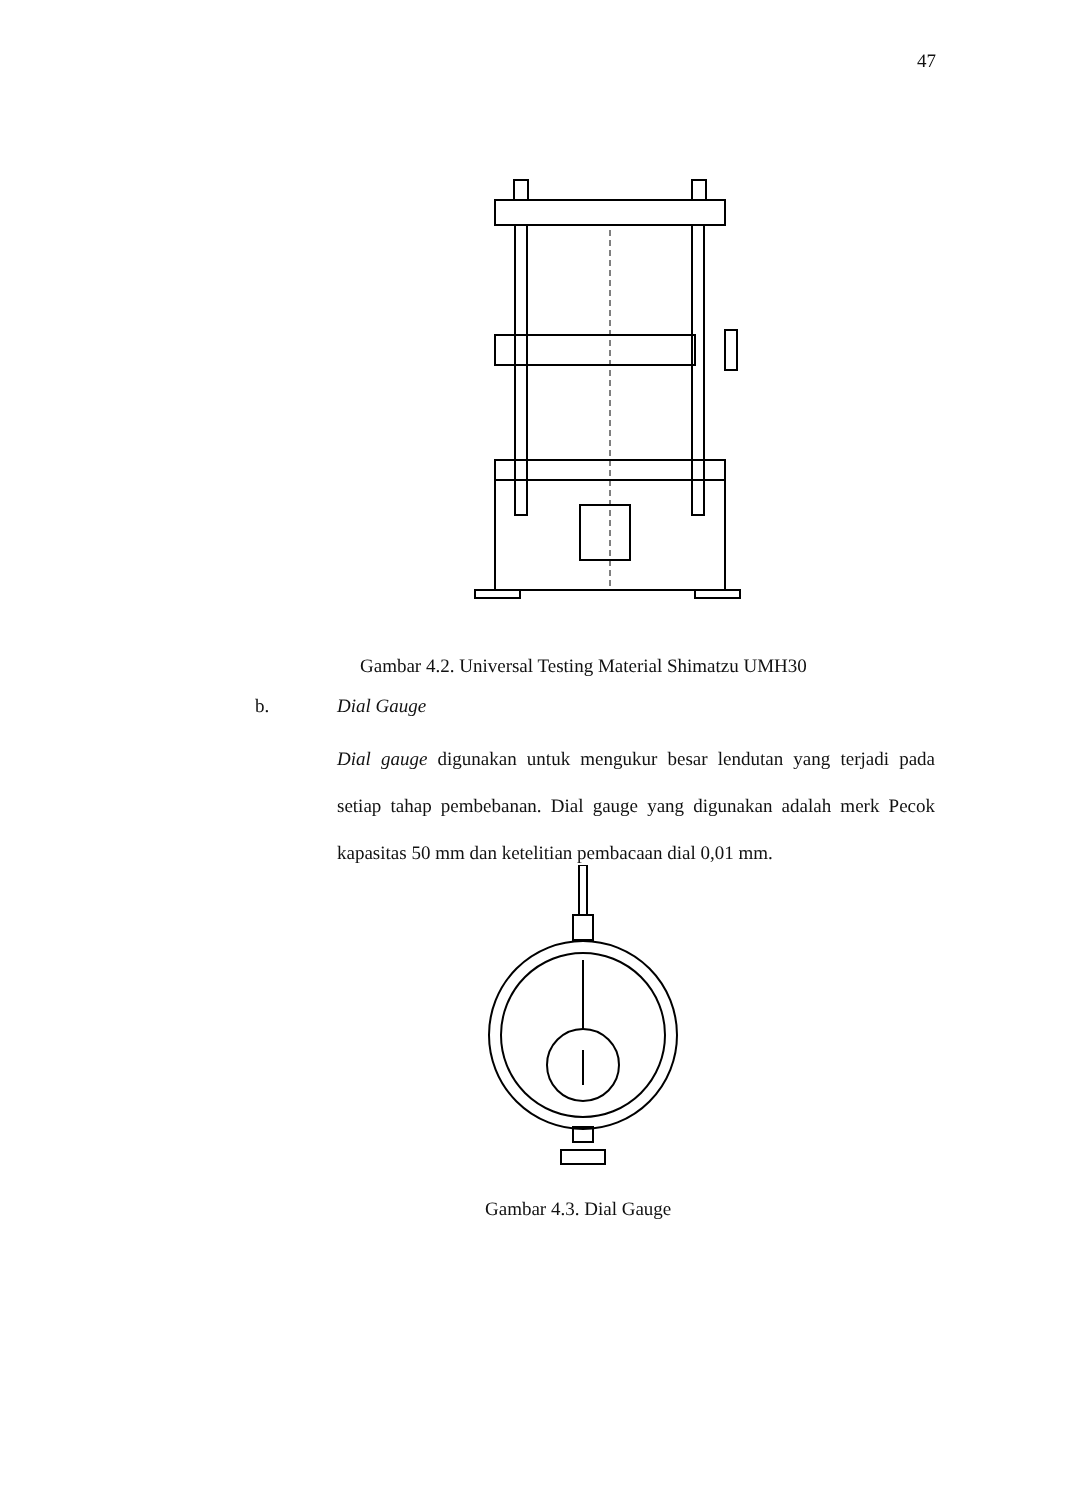47
Gambar 4.2. Universal Testing Material Shimatzu UMH30
b. Dial Gauge
Dial gauge digunakan untuk mengukur besar lendutan yang terjadi pada setiap tahap pembebanan. Dial gauge yang digunakan adalah merk Pecok kapasitas 50 mm dan ketelitian pembacaan dial 0,01 mm.
Gambar 4.3. Dial Gauge